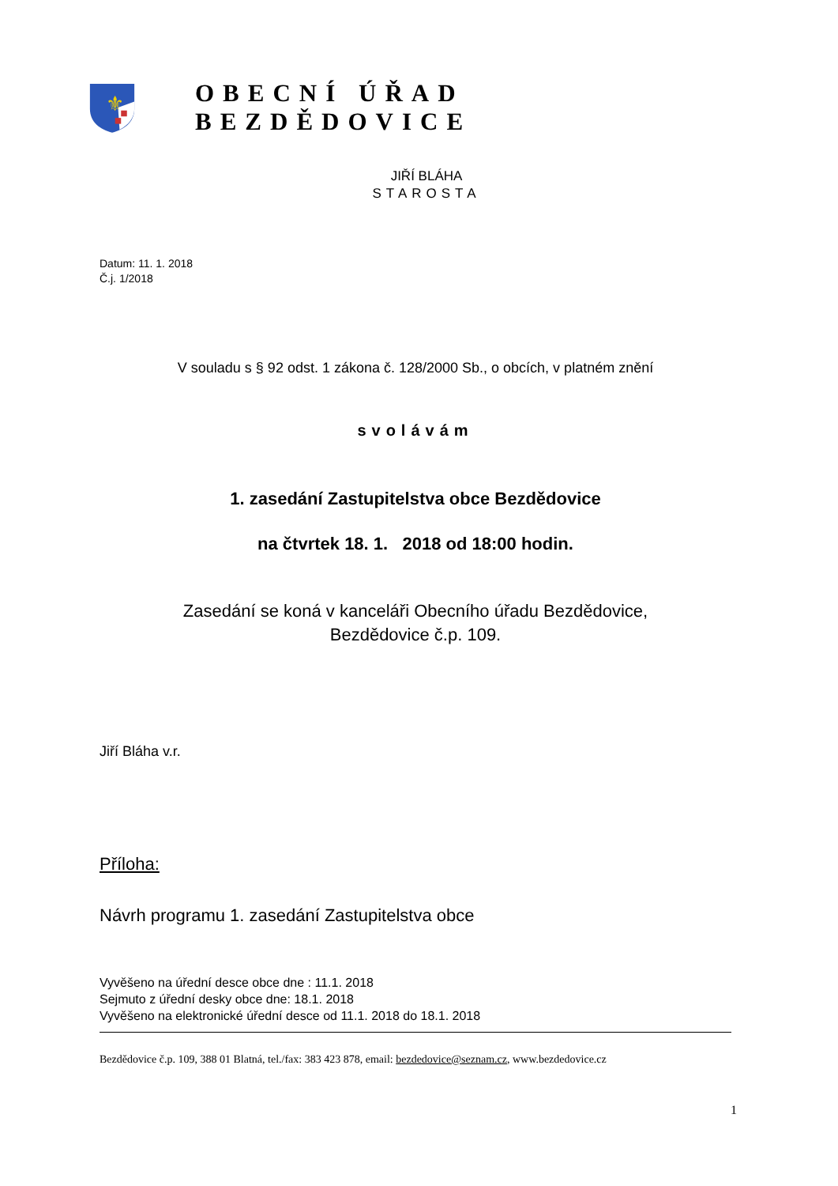⚜
OBECNÍ ÚŘAD BEZDĚDOVICE
JIŘÍ BLÁHA
STAROSTA
Datum: 11. 1. 2018
Č.j. 1/2018
V souladu s § 92 odst. 1 zákona č. 128/2000 Sb., o obcích, v platném znění
svolávám
1. zasedání Zastupitelstva obce Bezdědovice
na čtvrtek 18. 1. 2018 od 18:00 hodin.
Zasedání se koná v kanceláři Obecního úřadu Bezdědovice,
Bezdědovice č.p. 109.
Jiří Bláha v.r.
Příloha:
Návrh programu 1. zasedání Zastupitelstva obce
Vyvěšeno na úřední desce obce dne : 11.1. 2018
Sejmuto z úřední desky obce dne: 18.1. 2018
Vyvěšeno na elektronické úřední desce od 11.1. 2018 do 18.1. 2018
Bezdědovice č.p. 109, 388 01 Blatná, tel./fax: 383 423 878, email: bezdedovice@seznam.cz, www.bezdedovice.cz
1